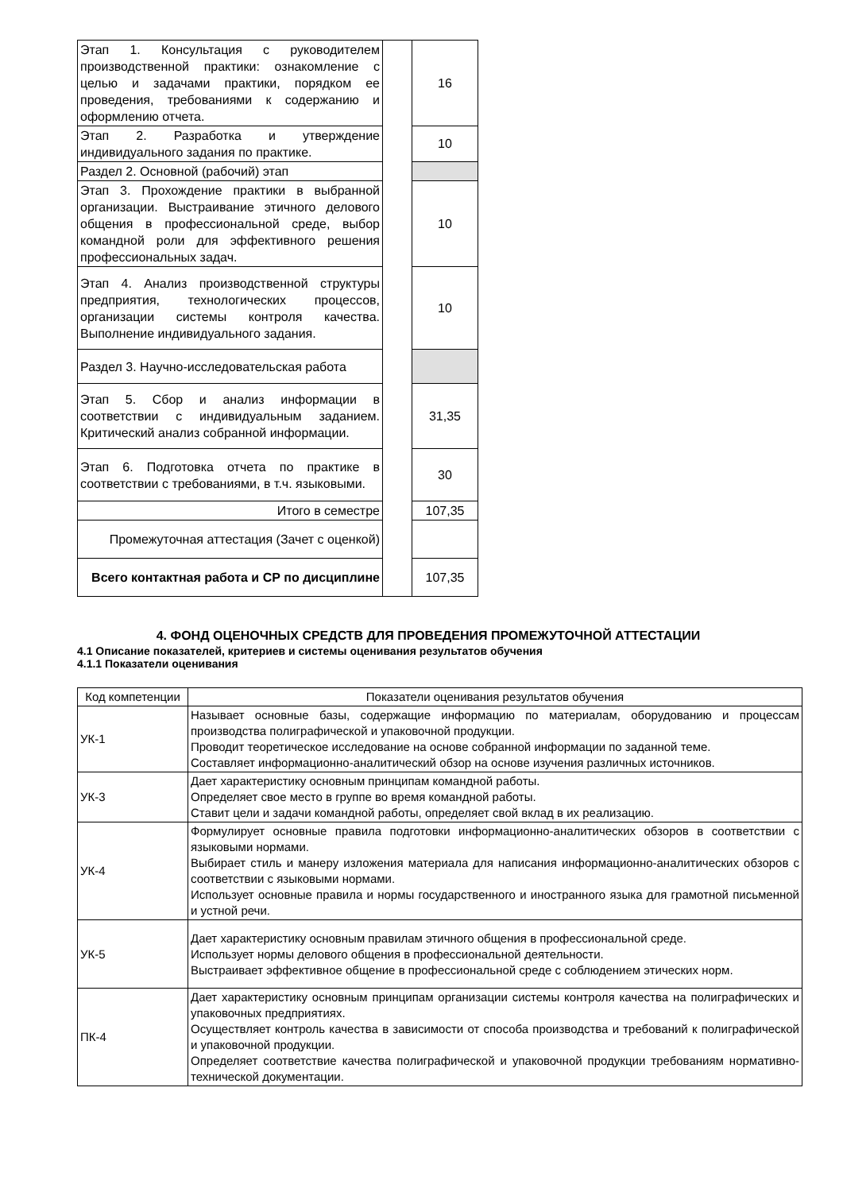| Этап 1. Консультация с руководителем производственной практики: ознакомление с целью и задачами практики, порядком ее проведения, требованиями к содержанию и оформлению отчета. | | 16 |
| Этап 2. Разработка и утверждение индивидуального задания по практике. | | 10 |
| Раздел 2. Основной (рабочий) этап | | |
| Этап 3. Прохождение практики в выбранной организации. Выстраивание этичного делового общения в профессиональной среде, выбор командной роли для эффективного решения профессиональных задач. | | 10 |
| Этап 4. Анализ производственной структуры предприятия, технологических процессов, организации системы контроля качества. Выполнение индивидуального задания. | | 10 |
| Раздел 3. Научно-исследовательская работа | | |
| Этап 5. Сбор и анализ информации в соответствии с индивидуальным заданием. Критический анализ собранной информации. | | 31,35 |
| Этап 6. Подготовка отчета по практике в соответствии с требованиями, в т.ч. языковыми. | | 30 |
| Итого в семестре | | 107,35 |
| Промежуточная аттестация (Зачет с оценкой) | | |
| Всего контактная работа и СР по дисциплине | | 107,35 |
4. ФОНД ОЦЕНОЧНЫХ СРЕДСТВ ДЛЯ ПРОВЕДЕНИЯ ПРОМЕЖУТОЧНОЙ АТТЕСТАЦИИ
4.1 Описание показателей, критериев и системы оценивания результатов обучения
4.1.1 Показатели оценивания
| Код компетенции | Показатели оценивания результатов обучения |
| УК-1 | Называет основные базы, содержащие информацию по материалам, оборудованию и процессам производства полиграфической и упаковочной продукции. Проводит теоретическое исследование на основе собранной информации по заданной теме. Составляет информационно-аналитический обзор на основе изучения различных источников. |
| УК-3 | Дает характеристику основным принципам командной работы. Определяет свое место в группе во время командной работы. Ставит цели и задачи командной работы, определяет свой вклад в их реализацию. |
| УК-4 | Формулирует основные правила подготовки информационно-аналитических обзоров в соответствии с языковыми нормами. Выбирает стиль и манеру изложения материала для написания информационно-аналитических обзоров с соответствии с языковыми нормами. Использует основные правила и нормы государственного и иностранного языка для грамотной письменной и устной речи. |
| УК-5 | Дает характеристику основным правилам этичного общения в профессиональной среде. Использует нормы делового общения в профессиональной деятельности. Выстраивает эффективное общение в профессиональной среде с соблюдением этических норм. |
| ПК-4 | Дает характеристику основным принципам организации системы контроля качества на полиграфических и упаковочных предприятиях. Осуществляет контроль качества в зависимости от способа производства и требований к полиграфической и упаковочной продукции. Определяет соответствие качества полиграфической и упаковочной продукции требованиям нормативно-технической документации. |